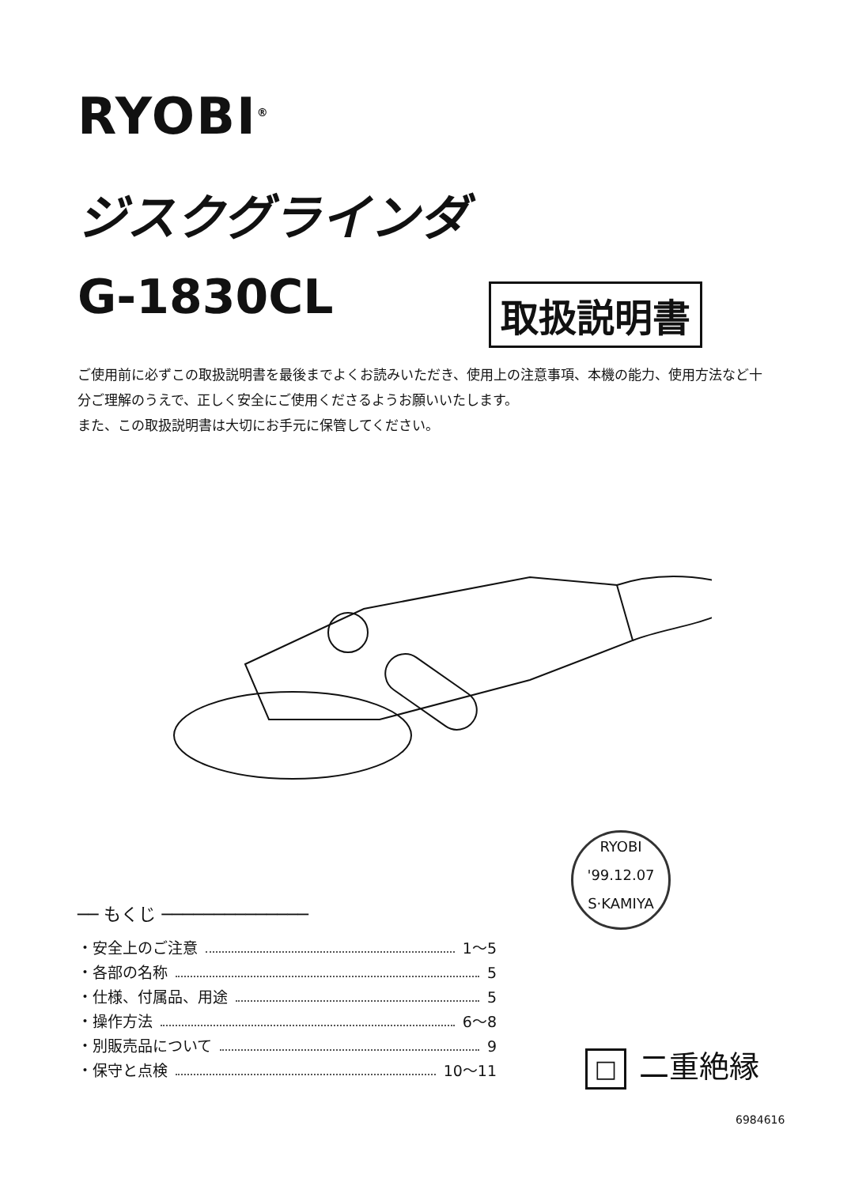RYOBI<sup>®</sup>
ジスクグラインダ
G-1830CL 取扱説明書
ご使用前に必ずこの取扱説明書を最後までよくお読みいただき、使用上の注意事項、本機の能力、使用方法など十分ご理解のうえで、正しく安全にご使用くださるようお願いいたします。
また、この取扱説明書は大切にお手元に保管してください。
RYOBI
'99.12.07
S·KAMIYA
── もくじ ──────────────
・安全上のご注意 1～5
・各部の名称 5
・仕様、付属品、用途 5
・操作方法 6～8
・別販売品について 9
・保守と点検 10～11
□ 二重絶縁
6984616